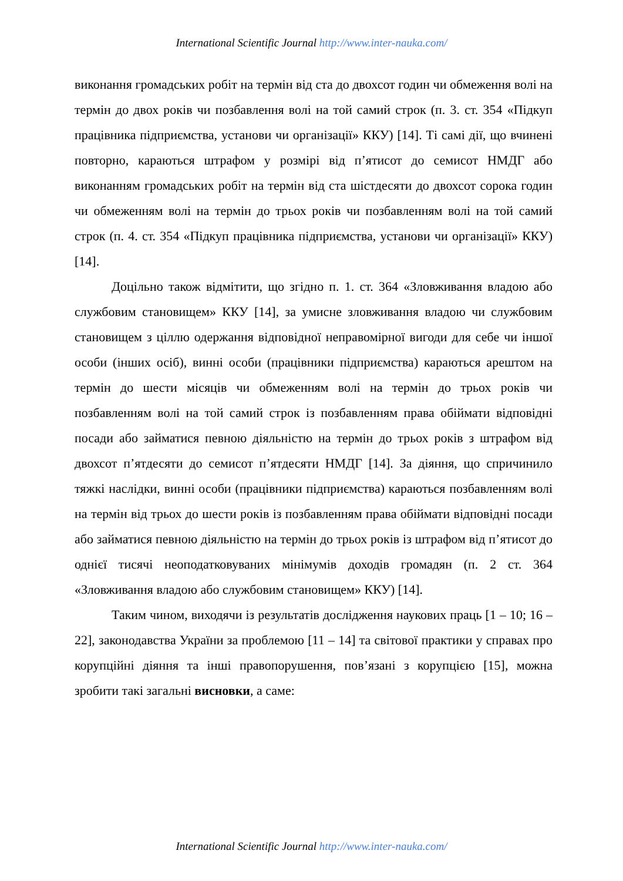International Scientific Journal http://www.inter-nauka.com/
виконання громадських робіт на термін від ста до двохсот годин чи обмеження волі на термін до двох років чи позбавлення волі на той самий строк (п. 3. ст. 354 «Підкуп працівника підприємства, установи чи організації» ККУ) [14]. Ті самі дії, що вчинені повторно, караються штрафом у розмірі від п’ятисот до семисот НМДГ або виконанням громадських робіт на термін від ста шістдесяти до двохсот сорока годин чи обмеженням волі на термін до трьох років чи позбавленням волі на той самий строк (п. 4. ст. 354 «Підкуп працівника підприємства, установи чи організації» ККУ) [14].
Доцільно також відмітити, що згідно п. 1. ст. 364 «Зловживання владою або службовим становищем» ККУ [14], за умисне зловживання владою чи службовим становищем з ціллю одержання відповідної неправомірної вигоди для себе чи іншої особи (інших осіб), винні особи (працівники підприємства) караються арештом на термін до шести місяців чи обмеженням волі на термін до трьох років чи позбавленням волі на той самий строк із позбавленням права обіймати відповідні посади або займатися певною діяльністю на термін до трьох років з штрафом від двохсот п’ятдесяти до семисот п’ятдесяти НМДГ [14]. За діяння, що спричинило тяжкі наслідки, винні особи (працівники підприємства) караються позбавленням волі на термін від трьох до шести років із позбавленням права обіймати відповідні посади або займатися певною діяльністю на термін до трьох років із штрафом від п’ятисот до однієї тисячі неоподатковуваних мінімумів доходів громадян (п. 2 ст. 364 «Зловживання владою або службовим становищем» ККУ) [14].
Таким чином, виходячи із результатів дослідження наукових праць [1 – 10; 16 – 22], законодавства України за проблемою [11 – 14] та світової практики у справах про корупційні діяння та інші правопорушення, пов’язані з корупцією [15], можна зробити такі загальні висновки, а саме:
International Scientific Journal http://www.inter-nauka.com/